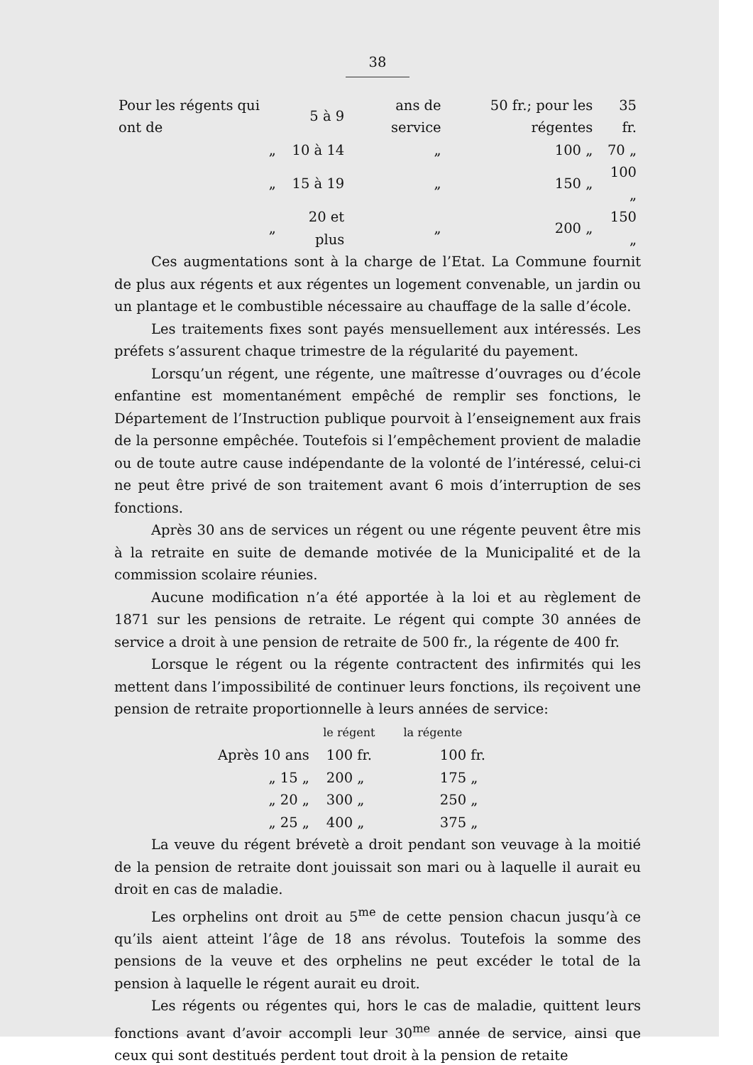38
| Pour les régents qui ont de | 5 à 9 | ans de service | 50 fr.; pour les régentes | 35 fr. |
| „ | 10 à 14 | „ | 100 „ | 70 „ |
| „ | 15 à 19 | „ | 150 „ | 100 „ |
| „ | 20 et plus | „ | 200 „ | 150 „ |
Ces augmentations sont à la charge de l’Etat. La Commune fournit de plus aux régents et aux régentes un logement convenable, un jardin ou un plantage et le combustible nécessaire au chauffage de la salle d’école.
Les traitements fixes sont payés mensuellement aux intéressés. Les préfets s’assurent chaque trimestre de la régularité du payement.
Lorsqu’un régent, une régente, une maîtresse d’ouvrages ou d’école enfantine est momentanément empêché de remplir ses fonctions, le Département de l’Instruction publique pourvoit à l’enseignement aux frais de la personne empêchée. Toutefois si l’empêchement provient de maladie ou de toute autre cause indépendante de la volonté de l’intéressé, celui-ci ne peut être privé de son traitement avant 6 mois d’interruption de ses fonctions.
Après 30 ans de services un régent ou une régente peuvent être mis à la retraite en suite de demande motivée de la Municipalité et de la commission scolaire réunies.
Aucune modification n’a été apportée à la loi et au règlement de 1871 sur les pensions de retraite. Le régent qui compte 30 années de service a droit à une pension de retraite de 500 fr., la régente de 400 fr.
Lorsque le régent ou la régente contractent des infirmités qui les mettent dans l’impossibilité de continuer leurs fonctions, ils reçoivent une pension de retraite proportionnelle à leurs années de service:
| | | le régent | la régente |
| --- | --- | --- | --- |
| Après 10 ans | | 100 fr. | 100 fr. |
| „ 15 „ | | 200 „ | 175 „ |
| „ 20 „ | | 300 „ | 250 „ |
| „ 25 „ | | 400 „ | 375 „ |
La veuve du régent brévetè a droit pendant son veuvage à la moitié de la pension de retraite dont jouissait son mari ou à laquelle il aurait eu droit en cas de maladie.
Les orphelins ont droit au 5<sup>me</sup> de cette pension chacun jusqu’à ce qu’ils aient atteint l’âge de 18 ans révolus. Toutefois la somme des pensions de la veuve et des orphelins ne peut excéder le total de la pension à laquelle le régent aurait eu droit.
Les régents ou régentes qui, hors le cas de maladie, quittent leurs fonctions avant d’avoir accompli leur 30<sup>me</sup> année de service, ainsi que ceux qui sont destitués perdent tout droit à la pension de retaite